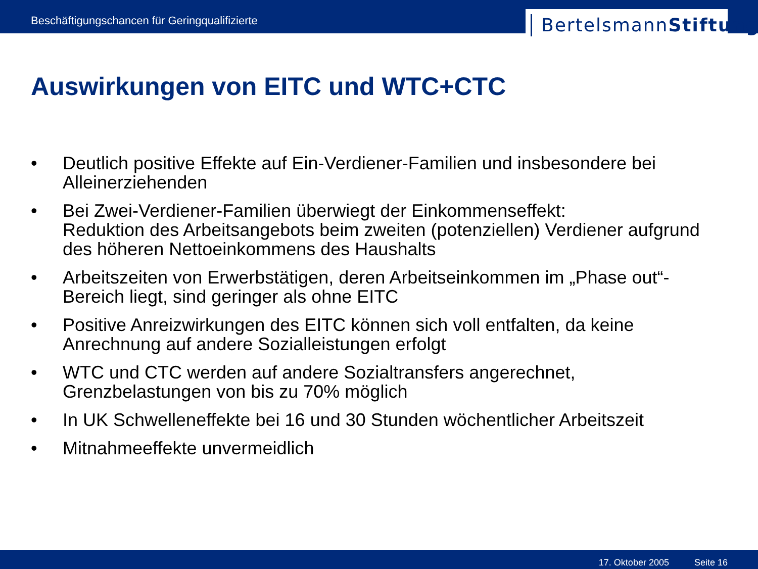Beschäftigungschancen für Geringqualifizierte
BertelsmannStiftung
Auswirkungen von EITC und WTC+CTC
• Deutlich positive Effekte auf Ein-Verdiener-Familien und insbesondere bei Alleinerziehenden
• Bei Zwei-Verdiener-Familien überwiegt der Einkommenseffekt:
Reduktion des Arbeitsangebots beim zweiten (potenziellen) Verdiener aufgrund des höheren Nettoeinkommens des Haushalts
• Arbeitszeiten von Erwerbstätigen, deren Arbeitseinkommen im „Phase out“-Bereich liegt, sind geringer als ohne EITC
• Positive Anreizwirkungen des EITC können sich voll entfalten, da keine Anrechnung auf andere Sozialleistungen erfolgt
• WTC und CTC werden auf andere Sozialtransfers angerechnet, Grenzbelastungen von bis zu 70% möglich
• In UK Schwelleneffekte bei 16 und 30 Stunden wöchentlicher Arbeitszeit
• Mitnahmeeffekte unvermeidlich
17. Oktober 2005 Seite 16